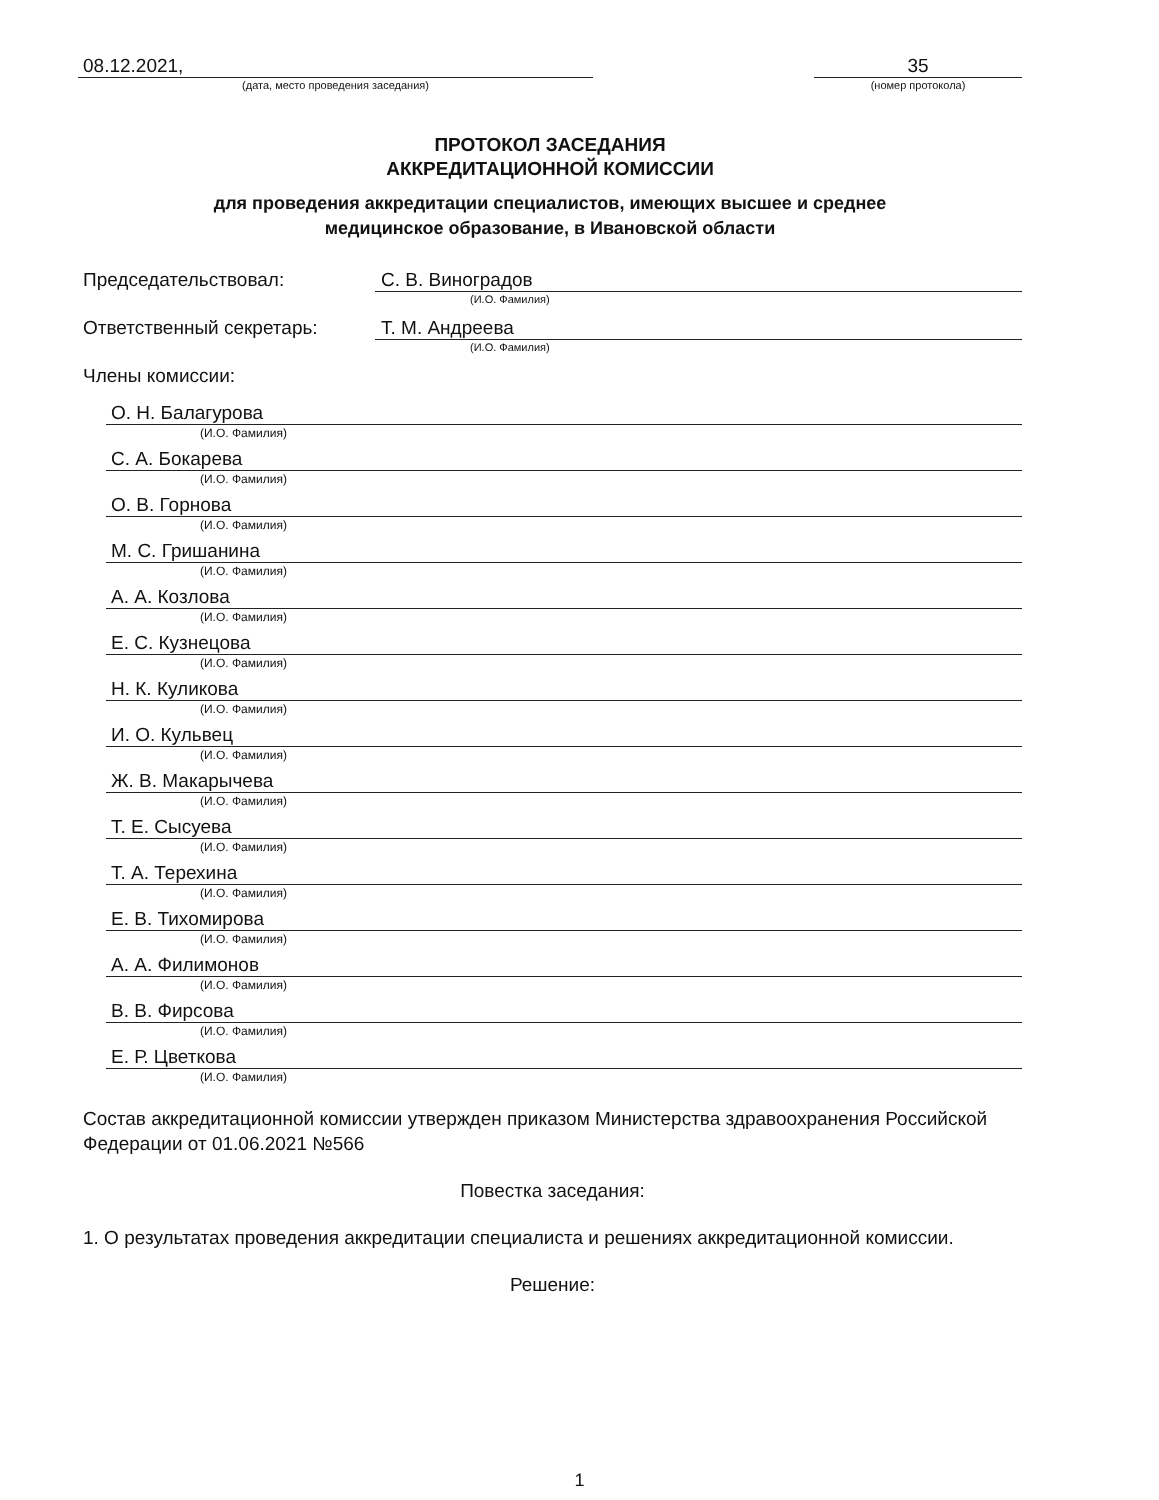08.12.2021,
(дата, место проведения заседания)
35
(номер протокола)
ПРОТОКОЛ ЗАСЕДАНИЯ
АККРЕДИТАЦИОННОЙ КОМИССИИ
для проведения аккредитации специалистов, имеющих высшее и среднее
медицинское образование, в Ивановской области
Председательствовал: С. В. Виноградов
(И.О. Фамилия)
Ответственный секретарь: Т. М. Андреева
(И.О. Фамилия)
Члены комиссии:
О. Н. Балагурова
(И.О. Фамилия)
С. А. Бокарева
(И.О. Фамилия)
О. В. Горнова
(И.О. Фамилия)
М. С. Гришанина
(И.О. Фамилия)
А. А. Козлова
(И.О. Фамилия)
Е. С. Кузнецова
(И.О. Фамилия)
Н. К. Куликова
(И.О. Фамилия)
И. О. Кульвец
(И.О. Фамилия)
Ж. В. Макарычева
(И.О. Фамилия)
Т. Е. Сысуева
(И.О. Фамилия)
Т. А. Терехина
(И.О. Фамилия)
Е. В. Тихомирова
(И.О. Фамилия)
А. А. Филимонов
(И.О. Фамилия)
В. В. Фирсова
(И.О. Фамилия)
Е. Р. Цветкова
(И.О. Фамилия)
Состав аккредитационной комиссии утвержден приказом Министерства здравоохранения Российской Федерации от 01.06.2021 №566
Повестка заседания:
1. О результатах проведения аккредитации специалиста и решениях аккредитационной комиссии.
Решение:
1